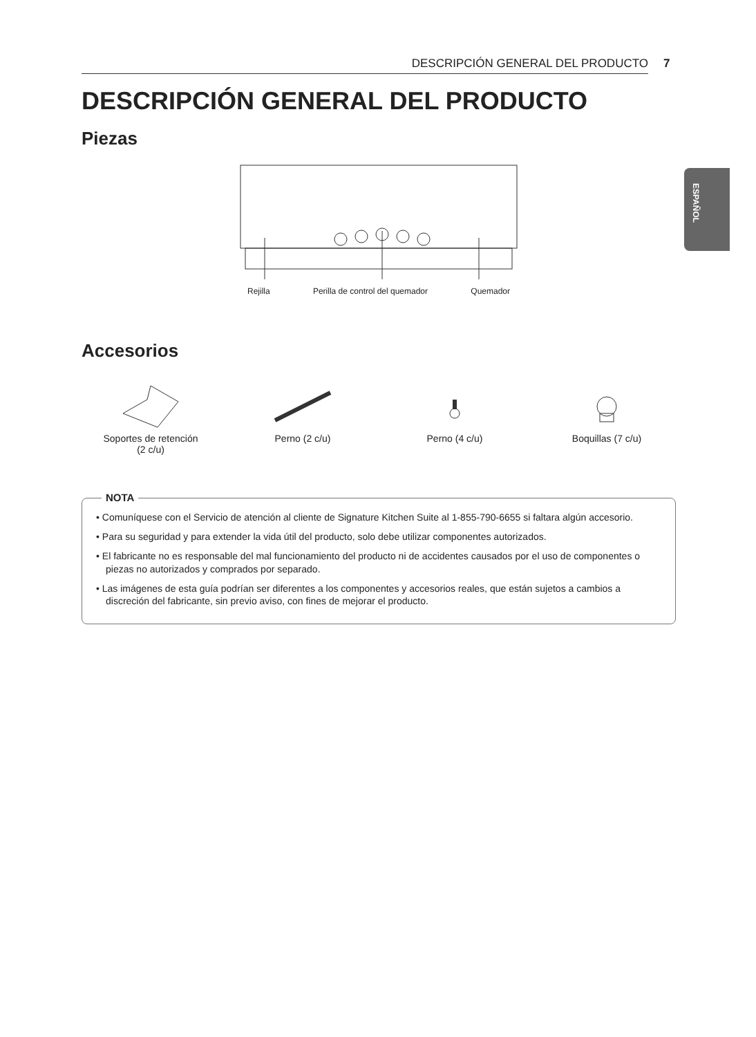DESCRIPCIÓN GENERAL DEL PRODUCTO 7
ESPAÑOL
DESCRIPCIÓN GENERAL DEL PRODUCTO
Piezas
Rejilla Perilla de control del quemador Quemador
Accesorios
Soportes de retención
(2 c/u)
Perno (2 c/u)
Perno (4 c/u)
Boquillas (7 c/u)
NOTA
• Comuníquese con el Servicio de atención al cliente de Signature Kitchen Suite al 1-855-790-6655 si faltara algún accesorio.
• Para su seguridad y para extender la vida útil del producto, solo debe utilizar componentes autorizados.
• El fabricante no es responsable del mal funcionamiento del producto ni de accidentes causados por el uso de componentes o piezas no autorizados y comprados por separado.
• Las imágenes de esta guía podrían ser diferentes a los componentes y accesorios reales, que están sujetos a cambios a discreción del fabricante, sin previo aviso, con fines de mejorar el producto.